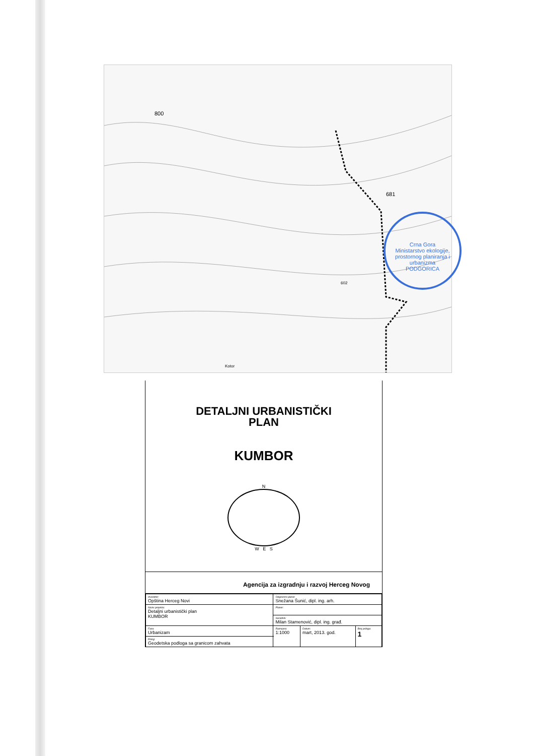800
681
602
Kotor
Crna Gora
Ministarstvo ekologije, prostornog planiranja i urbanizma
PODGORICA
DETALJNI URBANISTIČKI
PLAN
KUMBOR
N
W E S
Agencija za izgradnju i razvoj Herceg Novog
| Investitor: Opština Herceg Novi | Odgovorni planer Snežana Šunić, dipl. ing. arh. | | |
| Naziv projekta: Detaljni urbanistički plan KUMBOR | Planer: | | |
| | Saradnik: Milan Stamenović, dipl. ing. građ. | | |
| Faza: Urbanizam | Razmjera: 1:1000 | Datum: mart, 2013. god. | Broj priloga: 1 |
| Prilog: Geodetska podloga sa granicom zahvata | | | |